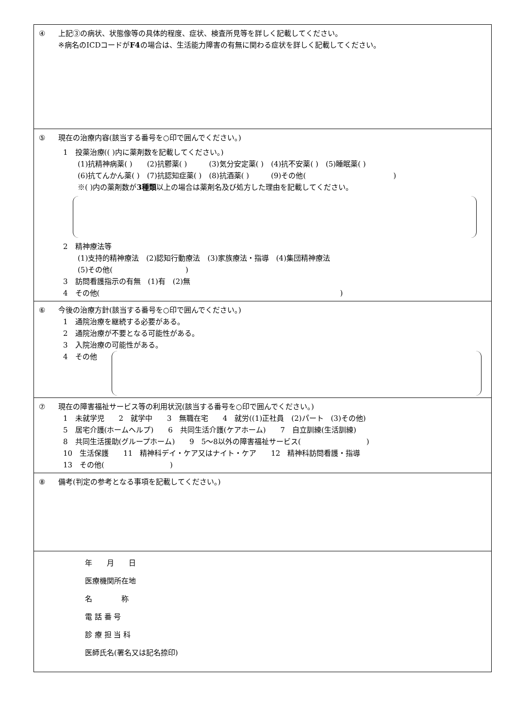④ 上記③の病状、状態像等の具体的程度、症状、検査所見等を詳しく記載してください。
※病名のICDコードがF4の場合は、生活能力障害の有無に関わる症状を詳しく記載してください。
⑤ 現在の治療内容(該当する番号を○印で囲んでください。)
1　投薬治療(( )内に薬剤数を記載してください。)
(1)抗精神病薬( )　　(2)抗鬱薬( )　　　(3)気分安定薬( )　(4)抗不安薬( )　(5)睡眠薬( )
(6)抗てんかん薬( )　(7)抗認知症薬( )　(8)抗酒薬( )　　　(9)その他(　　　　　　　　　　　　)
※( )内の薬剤数が3種類以上の場合は薬剤名及び処方した理由を記載してください。
2　精神療法等
(1)支持的精神療法　(2)認知行動療法　(3)家族療法・指導　(4)集団精神療法
(5)その他(　　　　　　　　　　)
3　訪問看護指示の有無　(1)有　(2)無
4　その他(　　　　　　　　　　　　　　　　　　　　　　　　　　　　　　　　　)
⑥ 今後の治療方針(該当する番号を○印で囲んでください。)
1　通院治療を継続する必要がある。
2　通院治療が不要となる可能性がある。
3　入院治療の可能性がある。
4　その他
⑦ 現在の障害福祉サービス等の利用状況(該当する番号を○印で囲んでください。)
1　未就学児　　2　就学中　　3　無職在宅　　4　就労((1)正社員　(2)パート　(3)その他)
5　居宅介護(ホームヘルプ)　　6　共同生活介護(ケアホーム)　　7　自立訓練(生活訓練)
8　共同生活援助(グループホーム)　　9　5～8以外の障害福祉サービス(　　　　　　　　　)
10　生活保護　　11　精神科デイ・ケア又はナイト・ケア　　12　精神科訪問看護・指導
13　その他(　　　　　　　　　)
⑧ 備考(判定の参考となる事項を記載してください。)
年　　月　　日
医療機関所在地
名　　　　称
電 話 番 号
診 療 担 当 科
医師氏名(署名又は記名捺印)